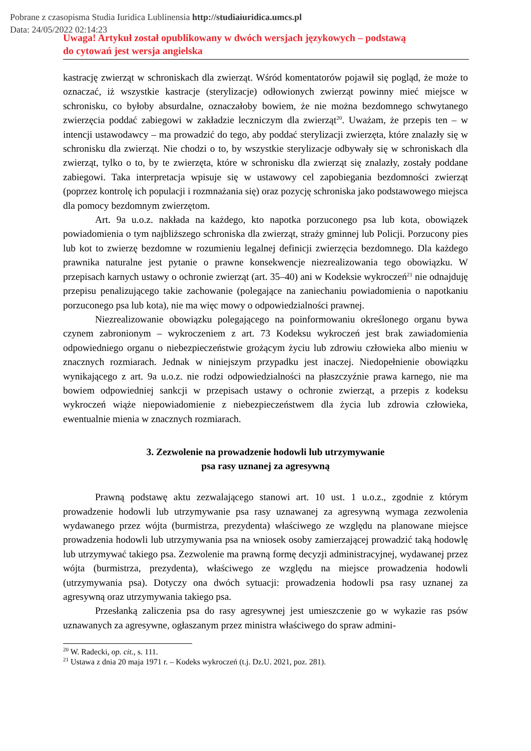Pobrane z czasopisma Studia Iuridica Lublinensia http://studiaiuridica.umcs.pl
Data: 24/05/2022 02:14:23
Uwaga! Artykuł został opublikowany w dwóch wersjach językowych – podstawą
do cytowań jest wersja angielska
kastrację zwierząt w schroniskach dla zwierząt. Wśród komentatorów pojawił się pogląd, że może to oznaczać, iż wszystkie kastracje (sterylizacje) odłowionych zwierząt powinny mieć miejsce w schronisku, co byłoby absurdalne, oznaczałoby bowiem, że nie można bezdomnego schwytanego zwierzęcia poddać zabiegowi w zakładzie leczniczym dla zwierząt<sup>20</sup>. Uważam, że przepis ten – w intencji ustawodawcy – ma prowadzić do tego, aby poddać sterylizacji zwierzęta, które znalazły się w schronisku dla zwierząt. Nie chodzi o to, by wszystkie sterylizacje odbywały się w schroniskach dla zwierząt, tylko o to, by te zwierzęta, które w schronisku dla zwierząt się znalazły, zostały poddane zabiegowi. Taka interpretacja wpisuje się w ustawowy cel zapobiegania bezdomności zwierząt (poprzez kontrolę ich populacji i rozmnażania się) oraz pozycję schroniska jako podstawowego miejsca dla pomocy bezdomnym zwierzętom.
Art. 9a u.o.z. nakłada na każdego, kto napotka porzuconego psa lub kota, obowiązek powiadomienia o tym najbliższego schroniska dla zwierząt, straży gminnej lub Policji. Porzucony pies lub kot to zwierzę bezdomne w rozumieniu legalnej definicji zwierzęcia bezdomnego. Dla każdego prawnika naturalne jest pytanie o prawne konsekwencje niezrealizowania tego obowiązku. W przepisach karnych ustawy o ochronie zwierząt (art. 35–40) ani w Kodeksie wykroczeń<sup>21</sup> nie odnajduję przepisu penalizującego takie zachowanie (polegające na zaniechaniu powiadomienia o napotkaniu porzuconego psa lub kota), nie ma więc mowy o odpowiedzialności prawnej.
Niezrealizowanie obowiązku polegającego na poinformowaniu określonego organu bywa czynem zabronionym – wykroczeniem z art. 73 Kodeksu wykroczeń jest brak zawiadomienia odpowiedniego organu o niebezpieczeństwie grożącym życiu lub zdrowiu człowieka albo mieniu w znacznych rozmiarach. Jednak w niniejszym przypadku jest inaczej. Niedopełnienie obowiązku wynikającego z art. 9a u.o.z. nie rodzi odpowiedzialności na płaszczyźnie prawa karnego, nie ma bowiem odpowiedniej sankcji w przepisach ustawy o ochronie zwierząt, a przepis z kodeksu wykroczeń wiąże niepowiadomienie z niebezpieczeństwem dla życia lub zdrowia człowieka, ewentualnie mienia w znacznych rozmiarach.
3. Zezwolenie na prowadzenie hodowli lub utrzymywanie
psa rasy uznanej za agresywną
Prawną podstawę aktu zezwalającego stanowi art. 10 ust. 1 u.o.z., zgodnie z którym prowadzenie hodowli lub utrzymywanie psa rasy uznawanej za agresywną wymaga zezwolenia wydawanego przez wójta (burmistrza, prezydenta) właściwego ze względu na planowane miejsce prowadzenia hodowli lub utrzymywania psa na wniosek osoby zamierzającej prowadzić taką hodowlę lub utrzymywać takiego psa. Zezwolenie ma prawną formę decyzji administracyjnej, wydawanej przez wójta (burmistrza, prezydenta), właściwego ze względu na miejsce prowadzenia hodowli (utrzymywania psa). Dotyczy ona dwóch sytuacji: prowadzenia hodowli psa rasy uznanej za agresywną oraz utrzymywania takiego psa.
Przesłanką zaliczenia psa do rasy agresywnej jest umieszczenie go w wykazie ras psów uznawanych za agresywne, ogłaszanym przez ministra właściwego do spraw admini-
<sup>20</sup> W. Radecki, op. cit., s. 111.
<sup>21</sup> Ustawa z dnia 20 maja 1971 r. – Kodeks wykroczeń (t.j. Dz.U. 2021, poz. 281).